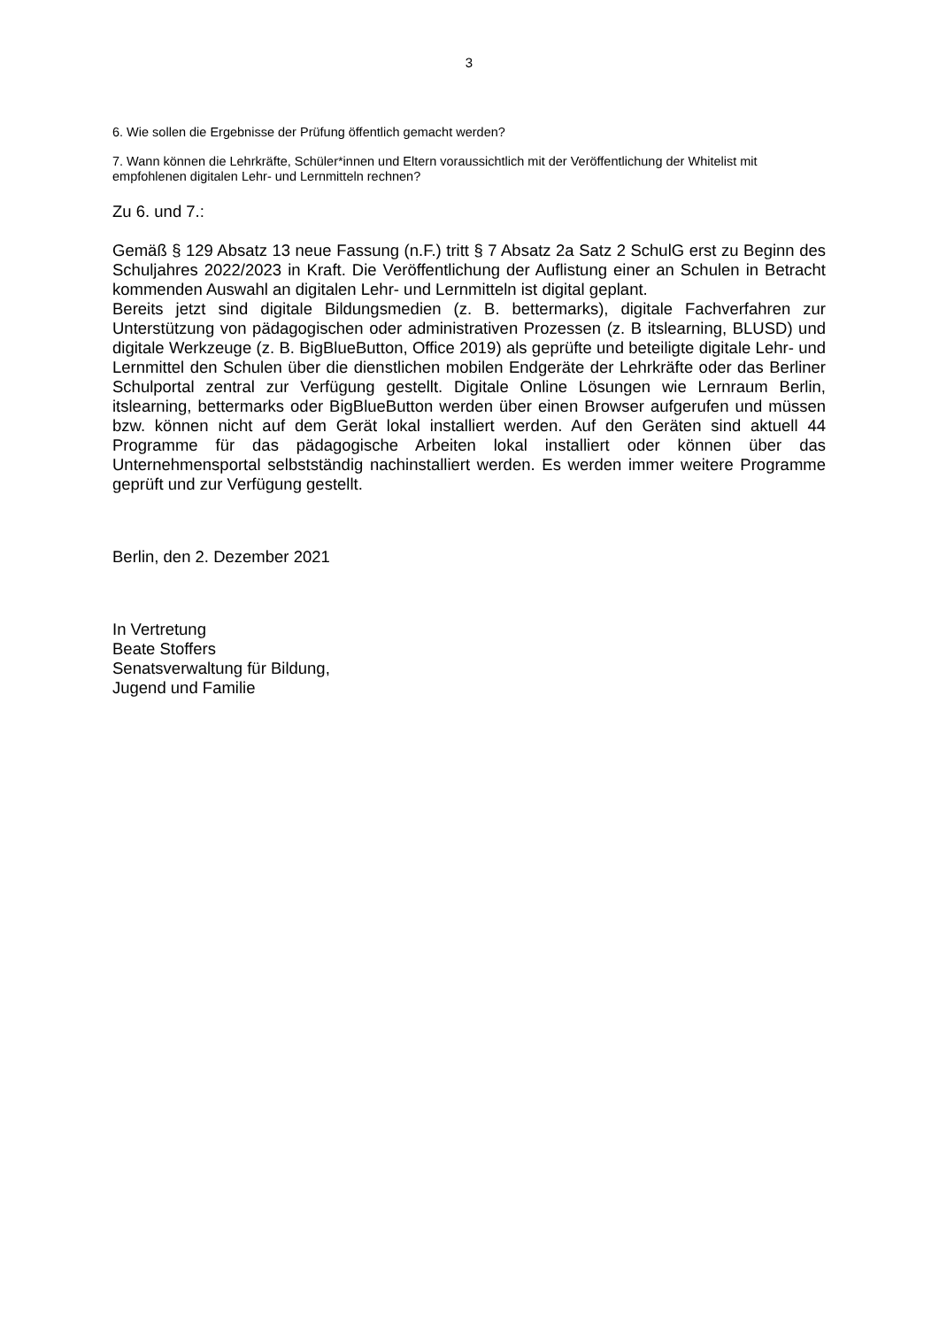3
6. Wie sollen die Ergebnisse der Prüfung öffentlich gemacht werden?
7. Wann können die Lehrkräfte, Schüler*innen und Eltern voraussichtlich mit der Veröffentlichung der Whitelist mit empfohlenen digitalen Lehr- und Lernmitteln rechnen?
Zu 6. und 7.:
Gemäß § 129 Absatz 13 neue Fassung (n.F.) tritt § 7 Absatz 2a Satz 2 SchulG erst zu Beginn des Schuljahres 2022/2023 in Kraft. Die Veröffentlichung der Auflistung einer an Schulen in Betracht kommenden Auswahl an digitalen Lehr- und Lernmitteln ist digital geplant.
Bereits jetzt sind digitale Bildungsmedien (z. B. bettermarks), digitale Fachverfahren zur Unterstützung von pädagogischen oder administrativen Prozessen (z. B itslearning, BLUSD) und digitale Werkzeuge (z. B. BigBlueButton, Office 2019) als geprüfte und beteiligte digitale Lehr- und Lernmittel den Schulen über die dienstlichen mobilen Endgeräte der Lehrkräfte oder das Berliner Schulportal zentral zur Verfügung gestellt. Digitale Online Lösungen wie Lernraum Berlin, itslearning, bettermarks oder BigBlueButton werden über einen Browser aufgerufen und müssen bzw. können nicht auf dem Gerät lokal installiert werden. Auf den Geräten sind aktuell 44 Programme für das pädagogische Arbeiten lokal installiert oder können über das Unternehmensportal selbstständig nachinstalliert werden. Es werden immer weitere Programme geprüft und zur Verfügung gestellt.
Berlin, den 2. Dezember 2021
In Vertretung
Beate Stoffers
Senatsverwaltung für Bildung,
Jugend und Familie